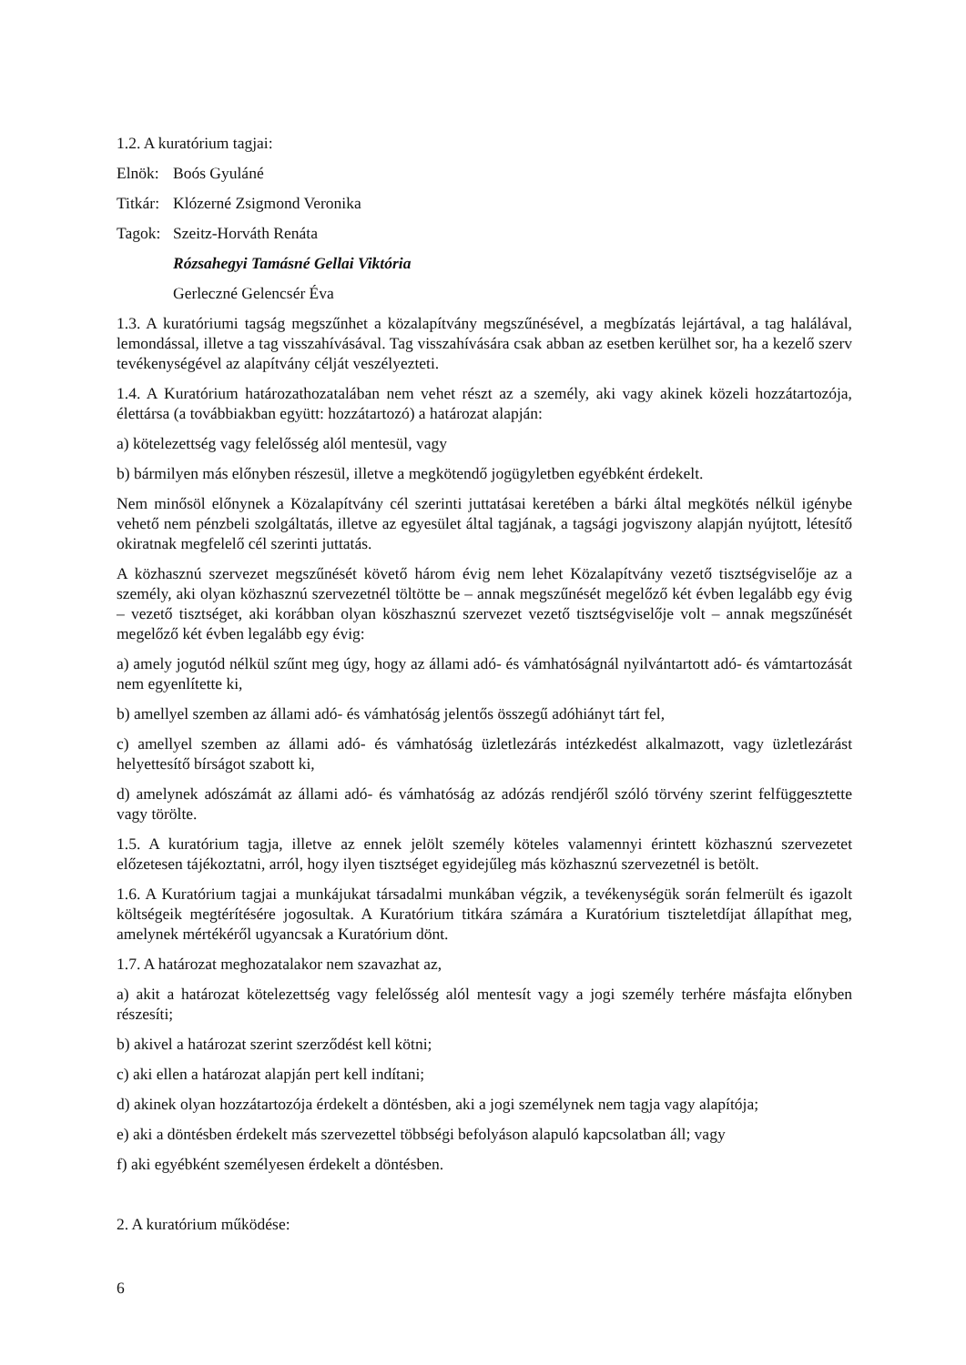1.2. A kuratórium tagjai:
Elnök: Boós Gyuláné
Titkár: Klózerné Zsigmond Veronika
Tagok: Szeitz-Horváth Renáta
Rózsahegyi Tamásné Gellai Viktória
Gerleczné Gelencsér Éva
1.3. A kuratóriumi tagság megszűnhet a közalapítvány megszűnésével, a megbízatás lejártával, a tag halálával, lemondással, illetve a tag visszahívásával. Tag visszahívására csak abban az esetben kerülhet sor, ha a kezelő szerv tevékenységével az alapítvány célját veszélyezteti.
1.4. A Kuratórium határozathozatalában nem vehet részt az a személy, aki vagy akinek közeli hozzátartozója, élettársa (a továbbiakban együtt: hozzátartozó) a határozat alapján:
a) kötelezettség vagy felelősség alól mentesül, vagy
b) bármilyen más előnyben részesül, illetve a megkötendő jogügyletben egyébként érdekelt.
Nem minősöl előnynek a Közalapítvány cél szerinti juttatásai keretében a bárki által megkötés nélkül igénybe vehető nem pénzbeli szolgáltatás, illetve az egyesület által tagjának, a tagsági jogviszony alapján nyújtott, létesítő okiratnak megfelelő cél szerinti juttatás.
A közhasznú szervezet megszűnését követő három évig nem lehet Közalapítvány vezető tisztségviselője az a személy, aki olyan közhasznú szervezetnél töltötte be – annak megszűnését megelőző két évben legalább egy évig – vezető tisztséget, aki korábban olyan köszhasznú szervezet vezető tisztségviselője volt – annak megszűnését megelőző két évben legalább egy évig:
a) amely jogutód nélkül szűnt meg úgy, hogy az állami adó- és vámhatóságnál nyilvántartott adó- és vámtartozását nem egyenlítette ki,
b) amellyel szemben az állami adó- és vámhatóság jelentős összegű adóhiányt tárt fel,
c) amellyel szemben az állami adó- és vámhatóság üzletlezárás intézkedést alkalmazott, vagy üzletlezárást helyettesítő bírságot szabott ki,
d) amelynek adószámát az állami adó- és vámhatóság az adózás rendjéről szóló törvény szerint felfüggesztette vagy törölte.
1.5. A kuratórium tagja, illetve az ennek jelölt személy köteles valamennyi érintett közhasznú szervezetet előzetesen tájékoztatni, arról, hogy ilyen tisztséget egyidejűleg más közhasznú szervezetnél is betölt.
1.6. A Kuratórium tagjai a munkájukat társadalmi munkában végzik, a tevékenységük során felmerült és igazolt költségeik megtérítésére jogosultak. A Kuratórium titkára számára a Kuratórium tiszteletdíjat állapíthat meg, amelynek mértékéről ugyancsak a Kuratórium dönt.
1.7. A határozat meghozatalakor nem szavazhat az,
a) akit a határozat kötelezettség vagy felelősség alól mentesít vagy a jogi személy terhére másfajta előnyben részesíti;
b) akivel a határozat szerint szerződést kell kötni;
c) aki ellen a határozat alapján pert kell indítani;
d) akinek olyan hozzátartozója érdekelt a döntésben, aki a jogi személynek nem tagja vagy alapítója;
e) aki a döntésben érdekelt más szervezettel többségi befolyáson alapuló kapcsolatban áll; vagy
f) aki egyébként személyesen érdekelt a döntésben.
2. A kuratórium működése:
6